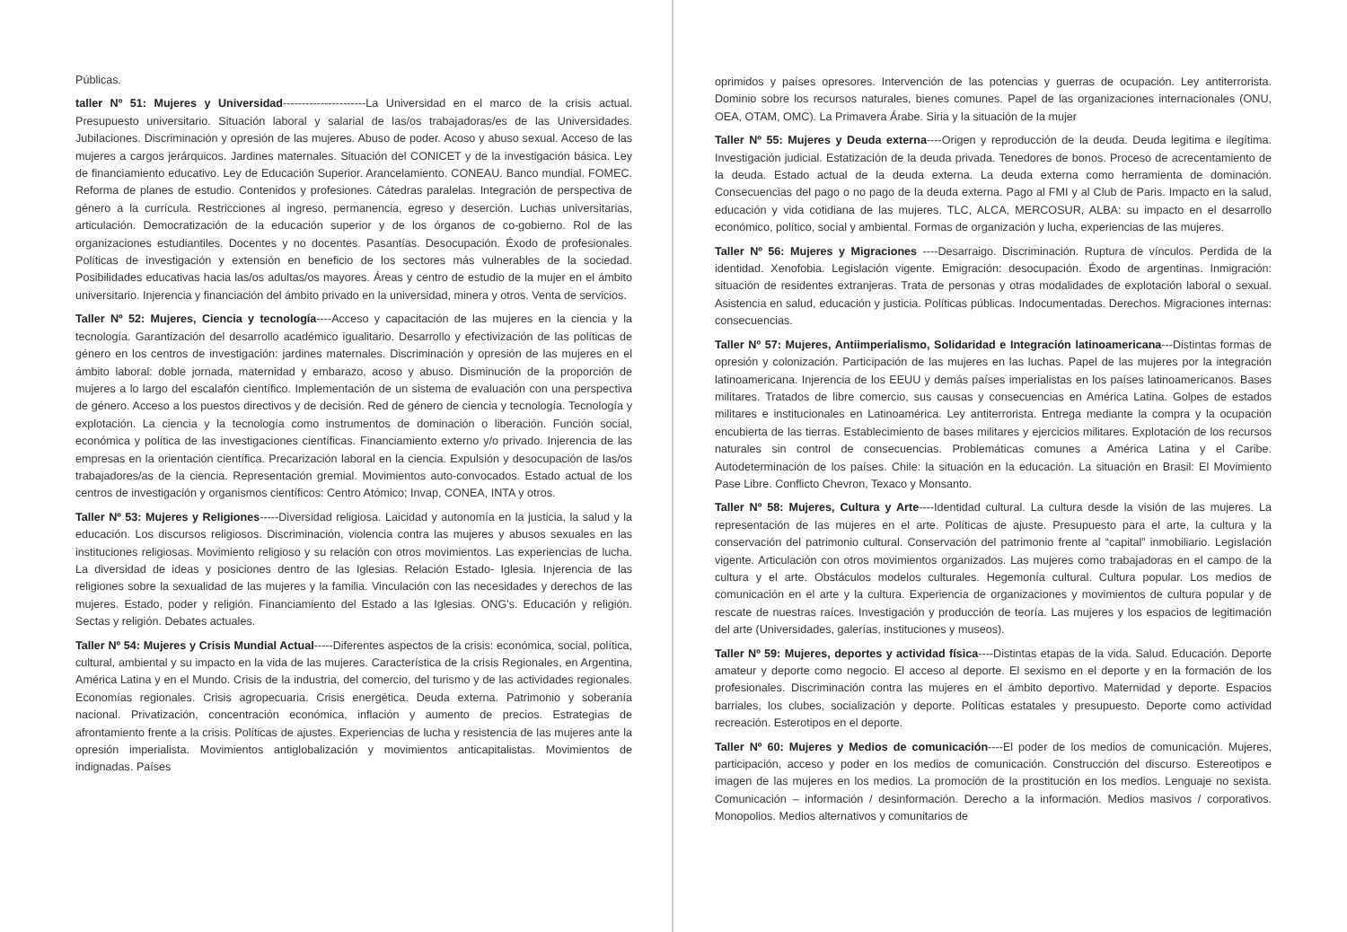Públicas.
taller Nº 51: Mujeres y Universidad----------------------La Universidad en el marco de la crisis actual. Presupuesto universitario. Situación laboral y salarial de las/os trabajadoras/es de las Universidades. Jubilaciones. Discriminación y opresión de las mujeres. Abuso de poder. Acoso y abuso sexual. Acceso de las mujeres a cargos jerárquicos. Jardines maternales. Situación del CONICET y de la investigación básica. Ley de financiamiento educativo. Ley de Educación Superior. Arancelamiento. CONEAU. Banco mundial. FOMEC. Reforma de planes de estudio. Contenidos y profesiones. Cátedras paralelas. Integración de perspectiva de género a la currícula. Restricciones al ingreso, permanencia, egreso y deserción. Luchas universitarias, articulación. Democratización de la educación superior y de los órganos de co-gobierno. Rol de las organizaciones estudiantiles. Docentes y no docentes. Pasantías. Desocupación. Éxodo de profesionales. Políticas de investigación y extensión en beneficio de los sectores más vulnerables de la sociedad. Posibilidades educativas hacia las/os adultas/os mayores. Áreas y centro de estudio de la mujer en el ámbito universitario. Injerencia y financiación del ámbito privado en la universidad, minera y otros. Venta de servicios.
Taller Nº 52: Mujeres, Ciencia y tecnología----Acceso y capacitación de las mujeres en la ciencia y la tecnología. Garantización del desarrollo académico igualitario. Desarrollo y efectivización de las políticas de género en los centros de investigación: jardines maternales. Discriminación y opresión de las mujeres en el ámbito laboral: doble jornada, maternidad y embarazo, acoso y abuso. Disminución de la proporción de mujeres a lo largo del escalafón científico. Implementación de un sistema de evaluación con una perspectiva de género. Acceso a los puestos directivos y de decisión. Red de género de ciencia y tecnología. Tecnología y explotación. La ciencia y la tecnología como instrumentos de dominación o liberación. Función social, económica y política de las investigaciones científicas. Financiamiento externo y/o privado. Injerencia de las empresas en la orientación científica. Precarización laboral en la ciencia. Expulsión y desocupación de las/os trabajadores/as de la ciencia. Representación gremial. Movimientos auto-convocados. Estado actual de los centros de investigación y organismos científicos: Centro Atómico; Invap, CONEA, INTA y otros.
Taller Nº 53: Mujeres y Religiones-----Diversidad religiosa. Laicidad y autonomía en la justicia, la salud y la educación. Los discursos religiosos. Discriminación, violencia contra las mujeres y abusos sexuales en las instituciones religiosas. Movimiento religioso y su relación con otros movimientos. Las experiencias de lucha. La diversidad de ideas y posiciones dentro de las Iglesias. Relación Estado- Iglesia. Injerencia de las religiones sobre la sexualidad de las mujeres y la familia. Vinculación con las necesidades y derechos de las mujeres. Estado, poder y religión. Financiamiento del Estado a las Iglesias. ONG's. Educación y religión. Sectas y religión. Debates actuales.
Taller Nº 54: Mujeres y Crisis Mundial Actual-----Diferentes aspectos de la crisis: económica, social, política, cultural, ambiental y su impacto en la vida de las mujeres. Característica de la crisis Regionales, en Argentina, América Latina y en el Mundo. Crisis de la industria, del comercio, del turismo y de las actividades regionales. Economías regionales. Crisis agropecuaria. Crisis energética. Deuda externa. Patrimonio y soberanía nacional. Privatización, concentración económica, inflación y aumento de precios. Estrategias de afrontamiento frente a la crisis. Políticas de ajustes. Experiencias de lucha y resistencia de las mujeres ante la opresión imperialista. Movimientos antiglobalización y movimientos anticapitalistas. Movimientos de indignadas. Países
oprimidos y países opresores. Intervención de las potencias y guerras de ocupación. Ley antiterrorista. Dominio sobre los recursos naturales, bienes comunes. Papel de las organizaciones internacionales (ONU, OEA, OTAM, OMC). La Primavera Árabe. Siria y la situación de la mujer
Taller Nº 55: Mujeres y Deuda externa----Origen y reproducción de la deuda. Deuda legitima e ilegítima. Investigación judicial. Estatización de la deuda privada. Tenedores de bonos. Proceso de acrecentamiento de la deuda. Estado actual de la deuda externa. La deuda externa como herramienta de dominación. Consecuencias del pago o no pago de la deuda externa. Pago al FMI y al Club de Paris. Impacto en la salud, educación y vida cotidiana de las mujeres. TLC, ALCA, MERCOSUR, ALBA: su impacto en el desarrollo económico, político, social y ambiental. Formas de organización y lucha, experiencias de las mujeres.
Taller Nº 56: Mujeres y Migraciones ----Desarraigo. Discriminación. Ruptura de vínculos. Perdida de la identidad. Xenofobia. Legislación vigente. Emigración: desocupación. Éxodo de argentinas. Inmigración: situación de residentes extranjeras. Trata de personas y otras modalidades de explotación laboral o sexual. Asistencia en salud, educación y justicia. Políticas públicas. Indocumentadas. Derechos. Migraciones internas: consecuencias.
Taller Nº 57: Mujeres, Antiimperialismo, Solidaridad e Integración latinoamericana---Distintas formas de opresión y colonización. Participación de las mujeres en las luchas. Papel de las mujeres por la integración latinoamericana. Injerencia de los EEUU y demás países imperialistas en los países latinoamericanos. Bases militares. Tratados de libre comercio, sus causas y consecuencias en América Latina. Golpes de estados militares e institucionales en Latinoamérica. Ley antiterrorista. Entrega mediante la compra y la ocupación encubierta de las tierras. Establecimiento de bases militares y ejercicios militares. Explotación de los recursos naturales sin control de consecuencias. Problemáticas comunes a América Latina y el Caribe. Autodeterminación de los países. Chile: la situación en la educación. La situación en Brasil: El Movimiento Pase Libre. Conflicto Chevron, Texaco y Monsanto.
Taller Nº 58: Mujeres, Cultura y Arte----Identidad cultural. La cultura desde la visión de las mujeres. La representación de las mujeres en el arte. Políticas de ajuste. Presupuesto para el arte, la cultura y la conservación del patrimonio cultural. Conservación del patrimonio frente al “capital” inmobiliario. Legislación vigente. Articulación con otros movimientos organizados. Las mujeres como trabajadoras en el campo de la cultura y el arte. Obstáculos modelos culturales. Hegemonía cultural. Cultura popular. Los medios de comunicación en el arte y la cultura. Experiencia de organizaciones y movimientos de cultura popular y de rescate de nuestras raíces. Investigación y producción de teoría. Las mujeres y los espacios de legitimación del arte (Universidades, galerías, instituciones y museos).
Taller Nº 59: Mujeres, deportes y actividad física----Distintas etapas de la vida. Salud. Educación. Deporte amateur y deporte como negocio. El acceso al deporte. El sexismo en el deporte y en la formación de los profesionales. Discriminación contra las mujeres en el ámbito deportivo. Maternidad y deporte. Espacios barriales, los clubes, socialización y deporte. Políticas estatales y presupuesto. Deporte como actividad recreación. Esterotipos en el deporte.
Taller Nº 60: Mujeres y Medios de comunicación----El poder de los medios de comunicación. Mujeres, participación, acceso y poder en los medios de comunicación. Construcción del discurso. Estereotipos e imagen de las mujeres en los medios. La promoción de la prostitución en los medios. Lenguaje no sexista. Comunicación – información / desinformación. Derecho a la información. Medios masivos / corporativos. Monopolios. Medios alternativos y comunitarios de